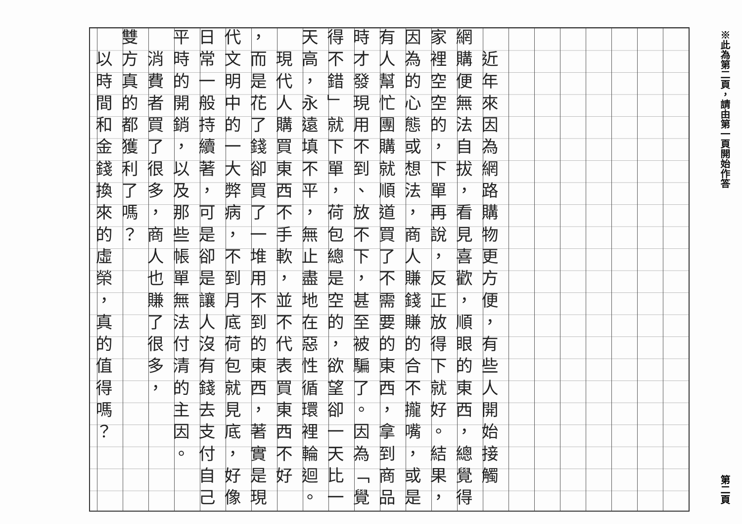※此為第二頁，請由第一頁開始作答
　近年來因為網路購物更方便，有些人開始接觸
網購便無法自拔，看見喜歡，順眼的東西，總覺得
家裡空空的，下單再說，反正放得下就好。結果，
因為的心態或想法，商人賺錢賺的合不攏嘴，或是
有人幫忙團購就順道買了不需要的東西，拿到商品
時才發現用不到、放不下，甚至被騙了。因為「覺
得不錯」就下單，荷包總是空的，欲望卻一天比一
天高，永遠填不平，無止盡地在惡性循環裡輪迴。
　現代人購買東西不手軟，並不代表買東西不好
，而是花了錢卻買了一堆用不到的東西，著實是現
代文明中的一大弊病，不到月底荷包就見底，好像
日常一般持續著，可是卻是讓人沒有錢去支付自己
平時的開銷，以及那些帳單無法付清的主因。
　消費者買了很多，商人也賺了很多，
雙方真的都獲利了嗎？
　以時間和金錢換來的虛榮，真的值得嗎？
第二頁